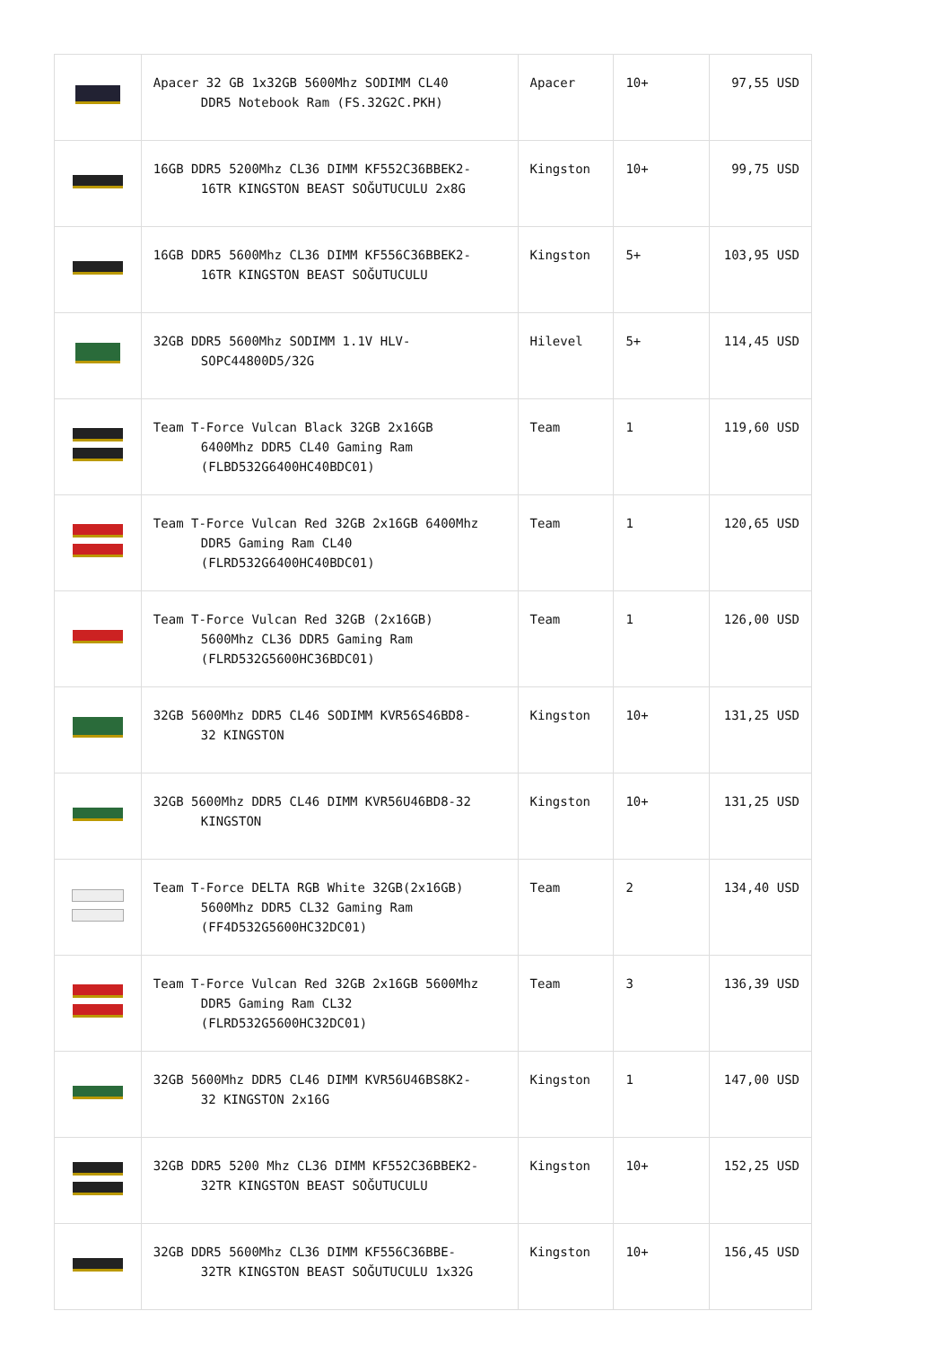| | Apacer 32 GB 1x32GB 5600Mhz SODIMM CL40 DDR5 Notebook Ram (FS.32G2C.PKH) | Apacer | 10+ | 97,55 USD |
| | 16GB DDR5 5200Mhz CL36 DIMM KF552C36BBEK2- 16TR KINGSTON BEAST SOĞUTUCULU 2x8G | Kingston | 10+ | 99,75 USD |
| | 16GB DDR5 5600Mhz CL36 DIMM KF556C36BBEK2- 16TR KINGSTON BEAST SOĞUTUCULU | Kingston | 5+ | 103,95 USD |
| | 32GB DDR5 5600Mhz SODIMM 1.1V HLV- SOPC44800D5/32G | Hilevel | 5+ | 114,45 USD |
| | Team T-Force Vulcan Black 32GB 2x16GB 6400Mhz DDR5 CL40 Gaming Ram (FLBD532G6400HC40BDC01) | Team | 1 | 119,60 USD |
| | Team T-Force Vulcan Red 32GB 2x16GB 6400Mhz DDR5 Gaming Ram CL40 (FLRD532G6400HC40BDC01) | Team | 1 | 120,65 USD |
| | Team T-Force Vulcan Red 32GB (2x16GB) 5600Mhz CL36 DDR5 Gaming Ram (FLRD532G5600HC36BDC01) | Team | 1 | 126,00 USD |
| | 32GB 5600Mhz DDR5 CL46 SODIMM KVR56S46BD8- 32 KINGSTON | Kingston | 10+ | 131,25 USD |
| | 32GB 5600Mhz DDR5 CL46 DIMM KVR56U46BD8-32 KINGSTON | Kingston | 10+ | 131,25 USD |
| | Team T-Force DELTA RGB White 32GB(2x16GB) 5600Mhz DDR5 CL32 Gaming Ram (FF4D532G5600HC32DC01) | Team | 2 | 134,40 USD |
| | Team T-Force Vulcan Red 32GB 2x16GB 5600Mhz DDR5 Gaming Ram CL32 (FLRD532G5600HC32DC01) | Team | 3 | 136,39 USD |
| | 32GB 5600Mhz DDR5 CL46 DIMM KVR56U46BS8K2- 32 KINGSTON 2x16G | Kingston | 1 | 147,00 USD |
| | 32GB DDR5 5200 Mhz CL36 DIMM KF552C36BBEK2- 32TR KINGSTON BEAST SOĞUTUCULU | Kingston | 10+ | 152,25 USD |
| | 32GB DDR5 5600Mhz CL36 DIMM KF556C36BBE- 32TR KINGSTON BEAST SOĞUTUCULU 1x32G | Kingston | 10+ | 156,45 USD |